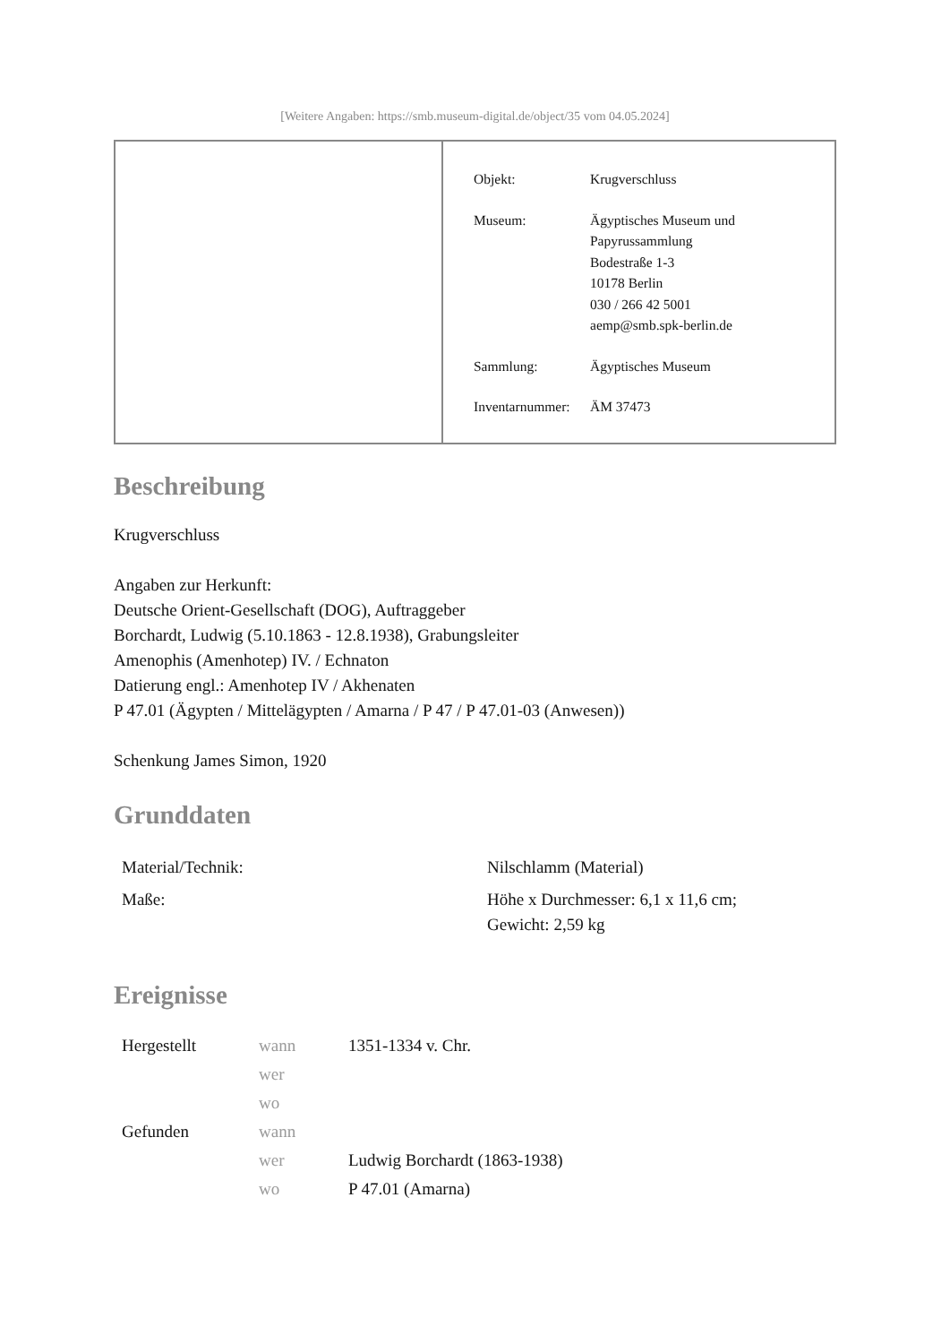[Weitere Angaben: https://smb.museum-digital.de/object/35 vom 04.05.2024]
| Objekt: | Krugverschluss |
| Museum: | Ägyptisches Museum und Papyrussammlung Bodestraße 1-3 10178 Berlin 030 / 266 42 5001 aemp@smb.spk-berlin.de |
| Sammlung: | Ägyptisches Museum |
| Inventarnummer: | ÄM 37473 |
Beschreibung
Krugverschluss
Angaben zur Herkunft:
Deutsche Orient-Gesellschaft (DOG), Auftraggeber
Borchardt, Ludwig (5.10.1863 - 12.8.1938), Grabungsleiter
Amenophis (Amenhotep) IV. / Echnaton
Datierung engl.: Amenhotep IV / Akhenaten
P 47.01 (Ägypten / Mittelägypten / Amarna / P 47 / P 47.01-03 (Anwesen))
Schenkung James Simon, 1920
Grunddaten
| Material/Technik: | Nilschlamm (Material) |
| Maße: | Höhe x Durchmesser: 6,1 x 11,6 cm; Gewicht: 2,59 kg |
Ereignisse
| Hergestellt | wann | 1351-1334 v. Chr. |
| | wer | |
| | wo | |
| Gefunden | wann | |
| | wer | Ludwig Borchardt (1863-1938) |
| | wo | P 47.01 (Amarna) |